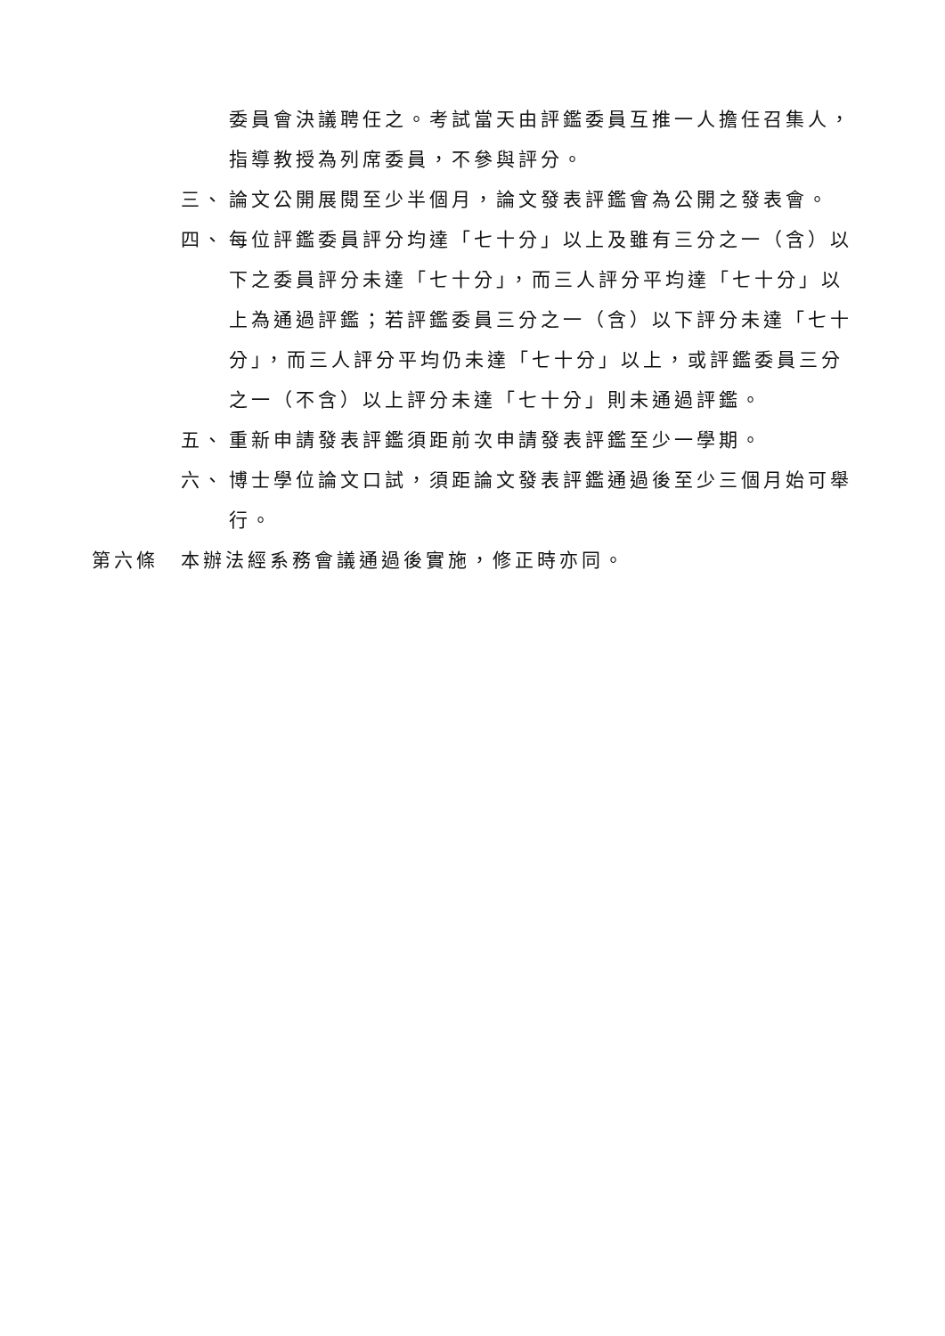委員會決議聘任之。考試當天由評鑑委員互推一人擔任召集人，指導教授為列席委員，不參與評分。
三、 論文公開展閱至少半個月，論文發表評鑑會為公開之發表會。
四、 每位評鑑委員評分均達「七十分」以上及雖有三分之一（含）以下之委員評分未達「七十分」，而三人評分平均達「七十分」以上為通過評鑑；若評鑑委員三分之一（含）以下評分未達「七十分」，而三人評分平均仍未達「七十分」以上，或評鑑委員三分之一（不含）以上評分未達「七十分」則未通過評鑑。
五、 重新申請發表評鑑須距前次申請發表評鑑至少一學期。
六、 博士學位論文口試，須距論文發表評鑑通過後至少三個月始可舉行。
第六條 本辦法經系務會議通過後實施，修正時亦同。